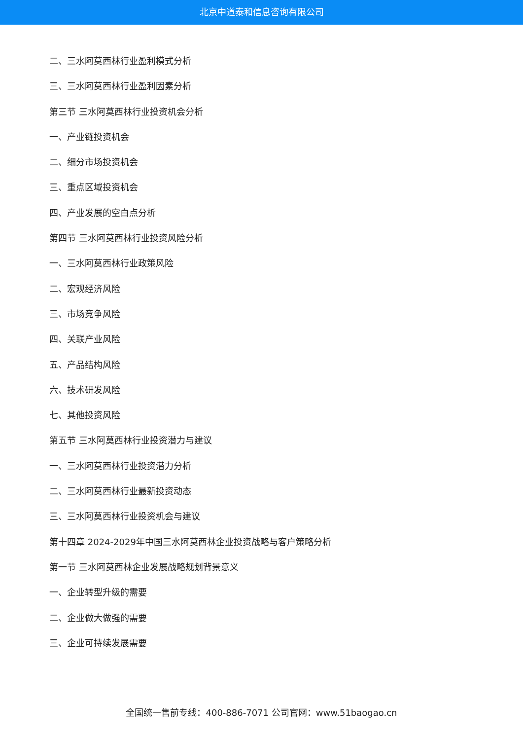北京中道泰和信息咨询有限公司
二、三水阿莫西林行业盈利模式分析
三、三水阿莫西林行业盈利因素分析
第三节 三水阿莫西林行业投资机会分析
一、产业链投资机会
二、细分市场投资机会
三、重点区域投资机会
四、产业发展的空白点分析
第四节 三水阿莫西林行业投资风险分析
一、三水阿莫西林行业政策风险
二、宏观经济风险
三、市场竞争风险
四、关联产业风险
五、产品结构风险
六、技术研发风险
七、其他投资风险
第五节 三水阿莫西林行业投资潜力与建议
一、三水阿莫西林行业投资潜力分析
二、三水阿莫西林行业最新投资动态
三、三水阿莫西林行业投资机会与建议
第十四章 2024-2029年中国三水阿莫西林企业投资战略与客户策略分析
第一节 三水阿莫西林企业发展战略规划背景意义
一、企业转型升级的需要
二、企业做大做强的需要
三、企业可持续发展需要
全国统一售前专线：400-886-7071 公司官网：www.51baogao.cn